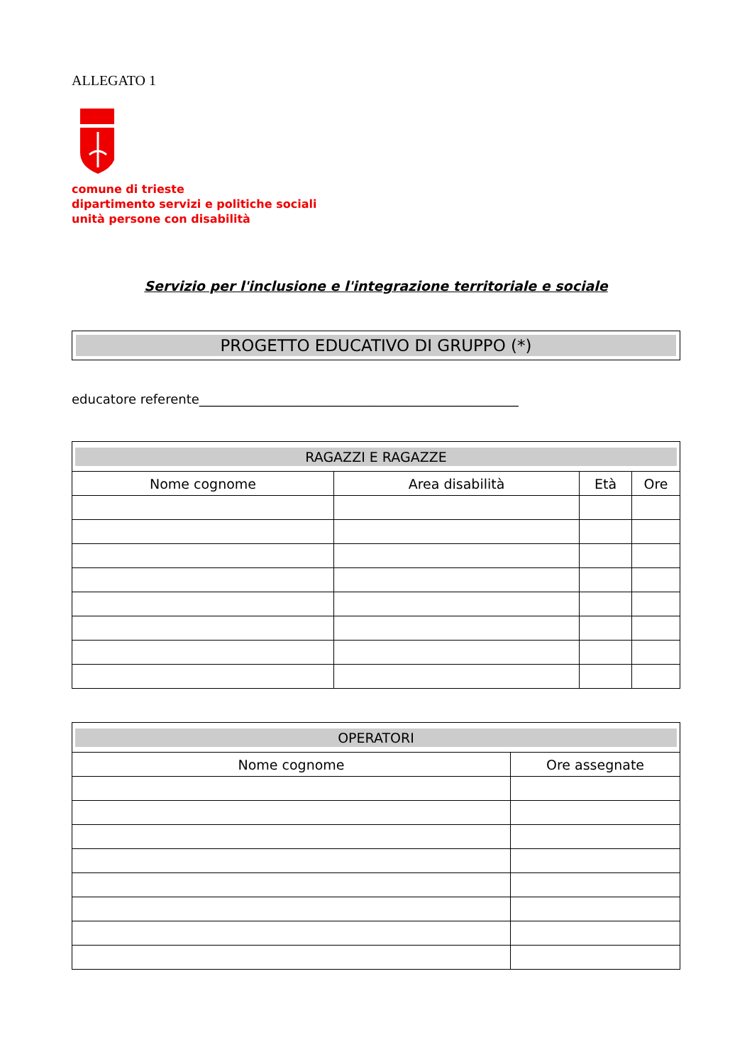ALLEGATO 1
comune di trieste
dipartimento servizi e politiche sociali
unità persone con disabilità
Servizio per l'inclusione e l'integrazione territoriale e sociale
PROGETTO EDUCATIVO DI GRUPPO (*)
educatore referente__________________________________________________
| RAGAZZI E RAGAZZE | | | |
| --- | --- | --- | --- |
| Nome cognome | Area disabilità | Età | Ore |
| OPERATORI | |
| --- | --- |
| Nome cognome | Ore assegnate |